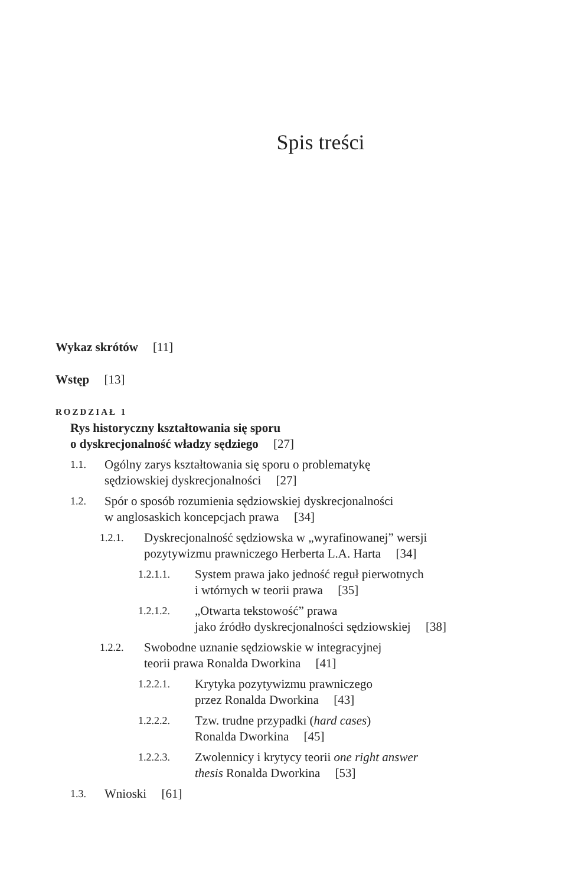Spis treści
Wykaz skrótów [11]
Wstęp [13]
ROZDZIAŁ 1
Rys historyczny kształtowania się sporu
o dyskrecjonalność władzy sędziego [27]
1.1. Ogólny zarys kształtowania się sporu o problematykę
sędziowskiej dyskrecjonalności [27]
1.2. Spór o sposób rozumienia sędziowskiej dyskrecjonalności
w anglosaskich koncepcjach prawa [34]
1.2.1. Dyskrecjonalność sędziowska w „wyrafinowanej” wersji
pozytywizmu prawniczego Herberta L.A. Harta [34]
1.2.1.1. System prawa jako jedność reguł pierwotnych
i wtórnych w teorii prawa [35]
1.2.1.2. „Otwarta tekstowość” prawa
jako źródło dyskrecjonalności sędziowskiej [38]
1.2.2. Swobodne uznanie sędziowskie w integracyjnej
teorii prawa Ronalda Dworkina [41]
1.2.2.1. Krytyka pozytywizmu prawniczego
przez Ronalda Dworkina [43]
1.2.2.2. Tzw. trudne przypadki (hard cases)
Ronalda Dworkina [45]
1.2.2.3. Zwolennicy i krytycy teorii one right answer
thesis Ronalda Dworkina [53]
1.3. Wnioski [61]